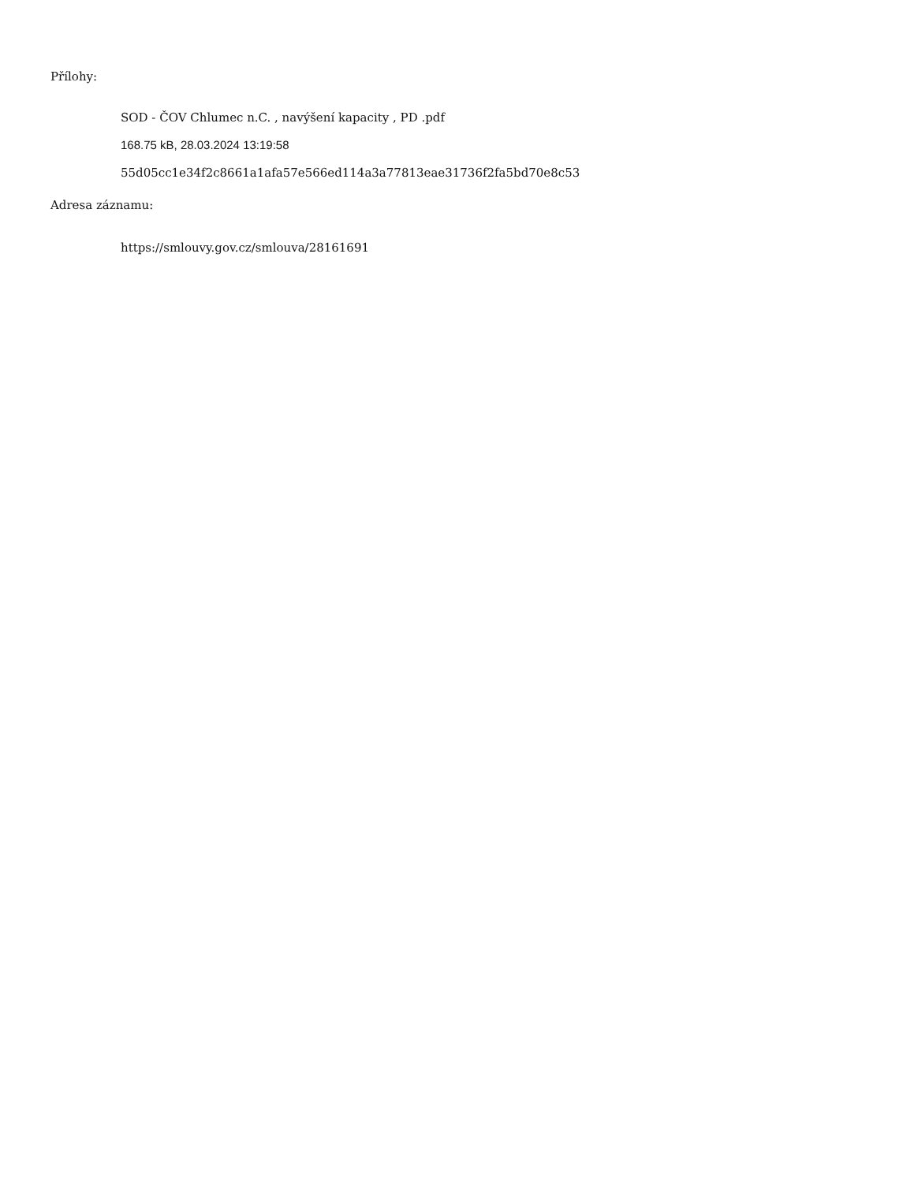Přílohy:
SOD - ČOV Chlumec n.C. , navýšení kapacity , PD .pdf
168.75 kB, 28.03.2024 13:19:58
55d05cc1e34f2c8661a1afa57e566ed114a3a77813eae31736f2fa5bd70e8c53
Adresa záznamu:
https://smlouvy.gov.cz/smlouva/28161691